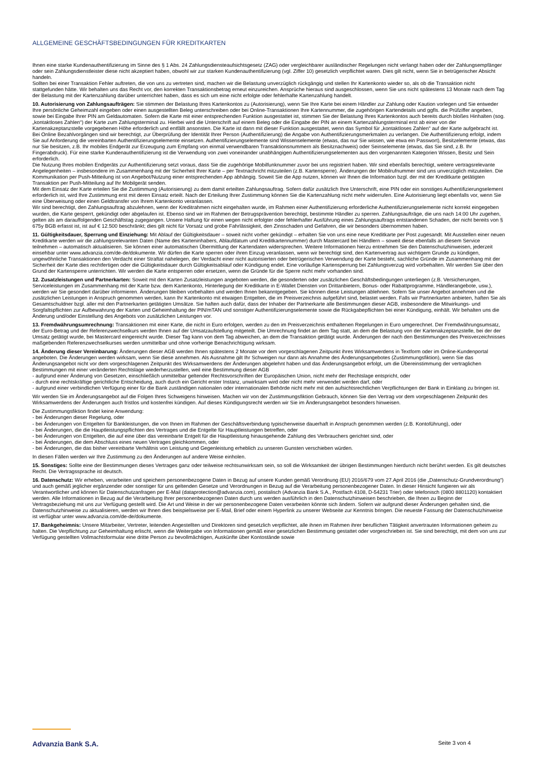ALLGEMEINE GESCHÄFTSBEDINGUNGEN FÜR KREDITKARTEN
Ihnen eine starke Kundenauthentifizierung im Sinne des § 1 Abs. 24 Zahlungsdiensteaufsichtsgesetz (ZAG) oder vergleichbarer ausländischer Regelungen nicht verlangt haben oder der Zahlungsempfänger oder sein Zahlungsdienstleister diese nicht akzeptiert haben, obwohl wir zur starken Kundenauthentifizierung (vgl. Ziffer 10) gesetzlich verpflichtet waren. Dies gilt nicht, wenn Sie in betrügerischer Absicht handeln.
Sollten bei einer Transaktion Fehler auftreten, die von uns zu vertreten sind, machen wir die Belastung unverzüglich rückgängig und stellen Ihr Kartenkonto wieder so, als ob die Transaktion nicht stattgefunden hätte. Wir behalten uns das Recht vor, den korrekten Transaktionsbetrag erneut einzureichen. Ansprüche hieraus sind ausgeschlossen, wenn Sie uns nicht spätestens 13 Monate nach dem Tag der Belastung mit der Kartenzahlung darüber unterrichtet haben, dass es sich um eine nicht erfolgte oder fehlerhafte Kartenzahlung handelt.
10. Autorisierung von Zahlungsaufträgen: Sie stimmen der Belastung Ihres Kartenkontos zu (Autorisierung), wenn Sie Ihre Karte bei einem Händler zur Zahlung oder Kaution vorlegen und Sie entweder Ihre persönliche Geheimzahl eingeben oder einen ausgestellten Beleg unterschreiben oder bei Online-Transaktionen Ihre Kartennummer, die zugehörigen Kartendetails und ggfls. die Prüfziffer angeben, sowie bei Eingabe Ihrer PIN am Geldautomaten. Sofern die Karte mit einer entsprechenden Funktion ausgestattet ist, stimmen Sie der Belastung Ihres Kartenkontos auch bereits durch bloßes Hinhalten (sog. „kontaktloses Zahlen“) der Karte zum Zahlungsterminal zu. Hierbei wird die Unterschrift auf einem Beleg oder die Eingabe der PIN an einem Kartenzahlungsterminal erst ab einer von der Kartenakzeptanzstelle vorgegebenen Höhe erforderlich und entfällt ansonsten. Die Karte ist dann mit dieser Funktion ausgestattet, wenn das Symbol für „kontaktloses Zahlen“ auf der Karte aufgebracht ist. Bei Online Bezahlvorgängen sind wir berechtigt, zur Überprüfung der Identität Ihrer Person (Authentifizierung) die Angabe von Authentifizierungsmerkmalen zu verlangen. Die Authentifizierung erfolgt, indem Sie auf Anforderung die vereinbarten Authentifizierungselemente einsetzen. Authentifizierungselemente sind Wissenselemente (etwas, das nur Sie wissen, wie etwa ein Passwort), Besitzelemente (etwas, das nur Sie besitzen, z.B. Ihr mobiles Endgerät zur Erzeugung zum Empfang von einmal verwendbaren Transaktionsnummern als Besitznachweis) oder Seinselemente (etwas, das Sie sind, z.B. Ihr Fingerabdruck). Für eine starke Kundenauthentifizierung ist die Verwendung von zwei voneinander unabhängigen Authentifizierungselementen aus den vorgenannten Kategorien Wissen, Besitz und Sein erforderlich.
Die Nutzung Ihres mobilen Endgeräts zur Authentifizierung setzt voraus, dass Sie die zugehörige Mobilfunknummer zuvor bei uns registriert haben. Wir sind ebenfalls berechtigt, weitere vertragsrelevante Angelegenheiten – insbesondere im Zusammenhang mit der Sicherheit Ihrer Karte – per Textnachricht mitzuteilen (z.B. Kartensperre). Änderungen der Mobilrufnummer sind uns unverzüglich mitzuteilen. Die Kommunikation per Push-Mitteilung ist von Angebot/Nutzung einer entsprechenden App abhängig. Soweit Sie die App nutzen, können wir Ihnen die Information bzgl. der mit der Kreditkarte getätigten Transaktion per Push-Mitteilung auf Ihr Mobilgerät senden.
Mit dem Einsatz der Karte erteilen Sie die Zustimmung (Autorisierung) zu dem damit erteilten Zahlungsauftrag. Sofern dafür zusätzlich Ihre Unterschrift, eine PIN oder ein sonstiges Authentifizierungselement erforderlich ist, wird Ihre Zustimmung erst mit deren Einsatz erteilt. Nach der Erteilung Ihrer Zustimmung können Sie die Kartenzahlung nicht mehr widerrufen. Eine Autorisierung liegt ebenfalls vor, wenn Sie eine Überweisung oder einen Geldtransfer von Ihrem Kartenkonto veranlassen.
Wir sind berechtigt, den Zahlungsauftrag abzulehnen, wenn der Kreditrahmen nicht eingehalten wurde, im Rahmen einer Authentifizierung erforderliche Authentifizierungselemente nicht korrekt eingegeben wurden, die Karte gesperrt, gekündigt oder abgelaufen ist. Ebenso sind wir im Rahmen der Betrugsprävention berechtigt, bestimmte Händler zu sperren. Zahlungsaufträge, die uns nach 14:00 Uhr zugehen, gelten als am darauffolgenden Geschäftstag zugegangen. Unsere Haftung für einen wegen nicht erfolgter oder fehlerhafter Ausführung eines Zahlungsauftrags entstandenen Schaden, der nicht bereits von § 675y BGB erfasst ist, ist auf € 12.500 beschränkt; dies gilt nicht für Vorsatz und grobe Fahrlässigkeit, den Zinsschaden und Gefahren, die wir besonders übernommen haben.
11. Gültigkeitsdauer, Sperrung und Einziehung: Mit Ablauf der Gültigkeitsdauer – soweit nicht vorher gekündigt – erhalten Sie von uns eine neue Kreditkarte per Post zugesandt. Mit Ausstellen einer neuen Kreditkarte werden wir die zahlungsrelevanten Daten (Name des Karteninhabers, Ablaufdatum und Kreditkartennummer) durch Mastercard bei Händlern – soweit diese ebenfalls an diesem Service teilnehmen – automatisch aktualisieren. Sie können einer automatischen Übermittlung der Kartendaten widersprechen. Weitere Informationen hierzu entnehmen Sie den Datenschutzhinweisen, jederzeit einsehbar unter www.advanzia.com/de-de/dokumente. Wir dürfen die Karte sperren oder ihren Einzug veranlassen, wenn wir berechtigt sind, den Kartenvertrag aus wichtigem Grunde zu kündigen, ungewöhnliche Transaktionen den Verdacht einer Straftat nahelegen, der Verdacht einer nicht autorisierten oder betrügerischen Verwendung der Karte besteht, sachliche Gründe im Zusammenhang mit der Sicherheit der Karte dies rechtfertigen oder die Gültigkeitsdauer durch Gültigkeitsablauf oder Kündigung endet. Eine vorläufige Kartensperrung bei Zahlungsverzug wird vorbehalten. Wir werden Sie über den Grund der Kartensperre unterrichten. Wir werden die Karte entsperren oder ersetzen, wenn die Gründe für die Sperre nicht mehr vorhanden sind.
12. Zusatzleistungen und Partnerkarten: Soweit mit den Karten Zusatzleistungen angeboten werden, die gesonderten oder zusätzlichen Geschäftsbedingungen unterliegen (z.B. Versicherungen, Serviceleistungen im Zusammenhang mit der Karte bzw. dem Kartenkonto, Hinterlegung der Kreditkarte in E-Wallet Diensten von Drittanbietern, Bonus- oder Rabattprogramme, Händlerangebote, usw.), werden wir Sie gesondert darüber informieren. Änderungen bleiben vorbehalten und werden Ihnen bekanntgegeben. Sie können diese Leistungen ablehnen. Sofern Sie unser Angebot annehmen und die zusätzlichen Leistungen in Anspruch genommen werden, kann Ihr Kartenkonto mit etwaigen Entgelten, die im Preisverzeichnis aufgeführt sind, belastet werden. Falls wir Partnerkarten anbieten, haften Sie als Gesamtschuldner bzgl. aller mit den Partnerkarten getätigten Umsätze. Sie haften auch dafür, dass der Inhaber der Partnerkarte alle Bestimmungen dieser AGB, insbesondere die Mitwirkungs- und Sorgfaltspflichten zur Aufbewahrung der Karten und Geheimhaltung der PIN/mTAN und sonstiger Authentifizierungselemente sowie die Rückgabepflichten bei einer Kündigung, einhält. Wir behalten uns die Änderung und/oder Einstellung des Angebots von zusätzlichen Leistungen vor.
13. Fremdwährungsumrechnung: Transaktionen mit einer Karte, die nicht in Euro erfolgen, werden zu den im Preisverzeichnis enthaltenen Regelungen in Euro umgerechnet. Der Fremdwährungsumsatz, der Euro-Betrag und der Referenzwechselkurs werden Ihnen auf der Umsatzaufstellung mitgeteilt. Die Umrechnung findet an dem Tag statt, an dem die Belastung von der Kartenakzeptanzstelle, bei der der Umsatz getätigt wurde, bei Mastercard eingereicht wurde. Dieser Tag kann von dem Tag abweichen, an dem die Transaktion getätigt wurde. Änderungen der nach den Bestimmungen des Preisverzeichnisses maßgebenden Referenzwechselkurses werden unmittelbar und ohne vorherige Benachrichtigung wirksam.
14. Änderung dieser Vereinbarung: Änderungen dieser AGB werden Ihnen spätestens 2 Monate vor dem vorgeschlagenen Zeitpunkt ihres Wirksamwerdens in Textform oder im Online-Kundenportal angeboten. Die Änderungen werden wirksam, wenn Sie diese annehmen. Als Ausnahme gilt Ihr Schweigen nur dann als Annahme des Änderungsangebotes (Zustimmungsfiktion), wenn Sie das Änderungsangebot nicht vor dem vorgeschlagenen Zeitpunkt des Wirksamwerdens der Änderungen abgelehnt haben und das Änderungsangebot erfolgt, um die Übereinstimmung der vertraglichen Bestimmungen mit einer veränderten Rechtslage wiederherzustellen, weil eine Bestimmung dieser AGB
- aufgrund einer Änderung von Gesetzen, einschließlich unmittelbar geltender Rechtsvorschriften der Europäischen Union, nicht mehr der Rechtslage entspricht, oder
- durch eine rechtskräftige gerichtliche Entscheidung, auch durch ein Gericht erster Instanz, unwirksam wird oder nicht mehr verwendet werden darf, oder
- aufgrund einer verbindlichen Verfügung einer für die Bank zuständigen nationalen oder internationalen Behörde nicht mehr mit den aufsichtsrechtlichen Verpflichtungen der Bank in Einklang zu bringen ist.
Wir werden Sie im Änderungsangebot auf die Folgen Ihres Schweigens hinweisen. Machen wir von der Zustimmungsfiktion Gebrauch, können Sie den Vertrag vor dem vorgeschlagenen Zeitpunkt des Wirksamwerdens der Änderungen auch fristlos und kostenfrei kündigen. Auf dieses Kündigungsrecht werden wir Sie im Änderungsangebot besonders hinweisen.
Die Zustimmungsfiktion findet keine Anwendung:
- bei Änderungen dieser Regelung, oder
- bei Änderungen von Entgelten für Bankleistungen, die von Ihnen im Rahmen der Geschäftsverbindung typischerweise dauerhaft in Anspruch genommen werden (z.B. Kontoführung), oder
- bei Änderungen, die die Hauptleistungspflichten des Vertrages und die Entgelte für Hauptleistungen betreffen, oder
- bei Änderungen von Entgelten, die auf eine über das vereinbarte Entgelt für die Hauptleistung hinausgehende Zahlung des Verbrauchers gerichtet sind, oder
- bei Änderungen, die dem Abschluss eines neuen Vertrages gleichkommen, oder
- bei Änderungen, die das bisher vereinbarte Verhältnis von Leistung und Gegenleistung erheblich zu unseren Gunsten verschieben würden.
In diesen Fällen werden wir Ihre Zustimmung zu den Änderungen auf andere Weise einholen.
15. Sonstiges: Sollte eine der Bestimmungen dieses Vertrages ganz oder teilweise rechtsunwirksam sein, so soll die Wirksamkeit der übrigen Bestimmungen hierdurch nicht berührt werden. Es gilt deutsches Recht. Die Vertragssprache ist deutsch.
16. Datenschutz: Wir erheben, verarbeiten und speichern personenbezogene Daten in Bezug auf unsere Kunden gemäß Verordnung (EU) 2016/679 vom 27.April 2016 (die „Datenschutz-Grundverordnung“) und auch gemäß jeglicher ergänzender oder sonstiger für uns geltenden Gesetze und Verordnungen in Bezug auf die Verarbeitung personenbezogener Daten. In dieser Hinsicht fungieren wir als Verantwortlicher und können für Datenschutzanfragen per E-Mail (dataprotection@advanzia.com), postalisch (Advanzia Bank S.A., Postfach 4108, D-54231 Trier) oder telefonisch (0800 8801120) kontaktiert werden. Alle Informationen in Bezug auf die Verarbeitung Ihrer personenbezogenen Daten durch uns werden ausführlich in den Datenschutzhinweisen beschrieben, die Ihnen zu Beginn der Vertragsbeziehung mit uns zur Verfügung gestellt wird. Die Art und Weise in der wir personenbezogene Daten verarbeiten könnte sich ändern. Sofern wir aufgrund dieser Änderungen gehalten sind, die Datenschutzhinweise zu aktualisieren, werden wir Ihnen dies beispielsweise per E-Mail, Brief oder einem Hyperlink zu unserer Webseite zur Kenntnis bringen. Die neueste Fassung der Datenschutzhinweise ist verfügbar unter www.advanzia.com/de-de/dokumente.
17. Bankgeheimnis: Unsere Mitarbeiter, Vertreter, leitenden Angestellten und Direktoren sind gesetzlich verpflichtet, alle ihnen im Rahmen ihrer beruflichen Tätigkeit anvertrauten Informationen geheim zu halten. Die Verpflichtung zur Geheimhaltung erlischt, wenn die Weitergabe von Informationen gemäß einer gesetzlichen Bestimmung gestattet oder vorgeschrieben ist. Sie sind berechtigt, mit dem von uns zur Verfügung gestellten Vollmachtsformular eine dritte Person zu bevollmächtigen, Auskünfte über Kontostände sowie
Advanzia Bank S.A. Seite 3 von 4